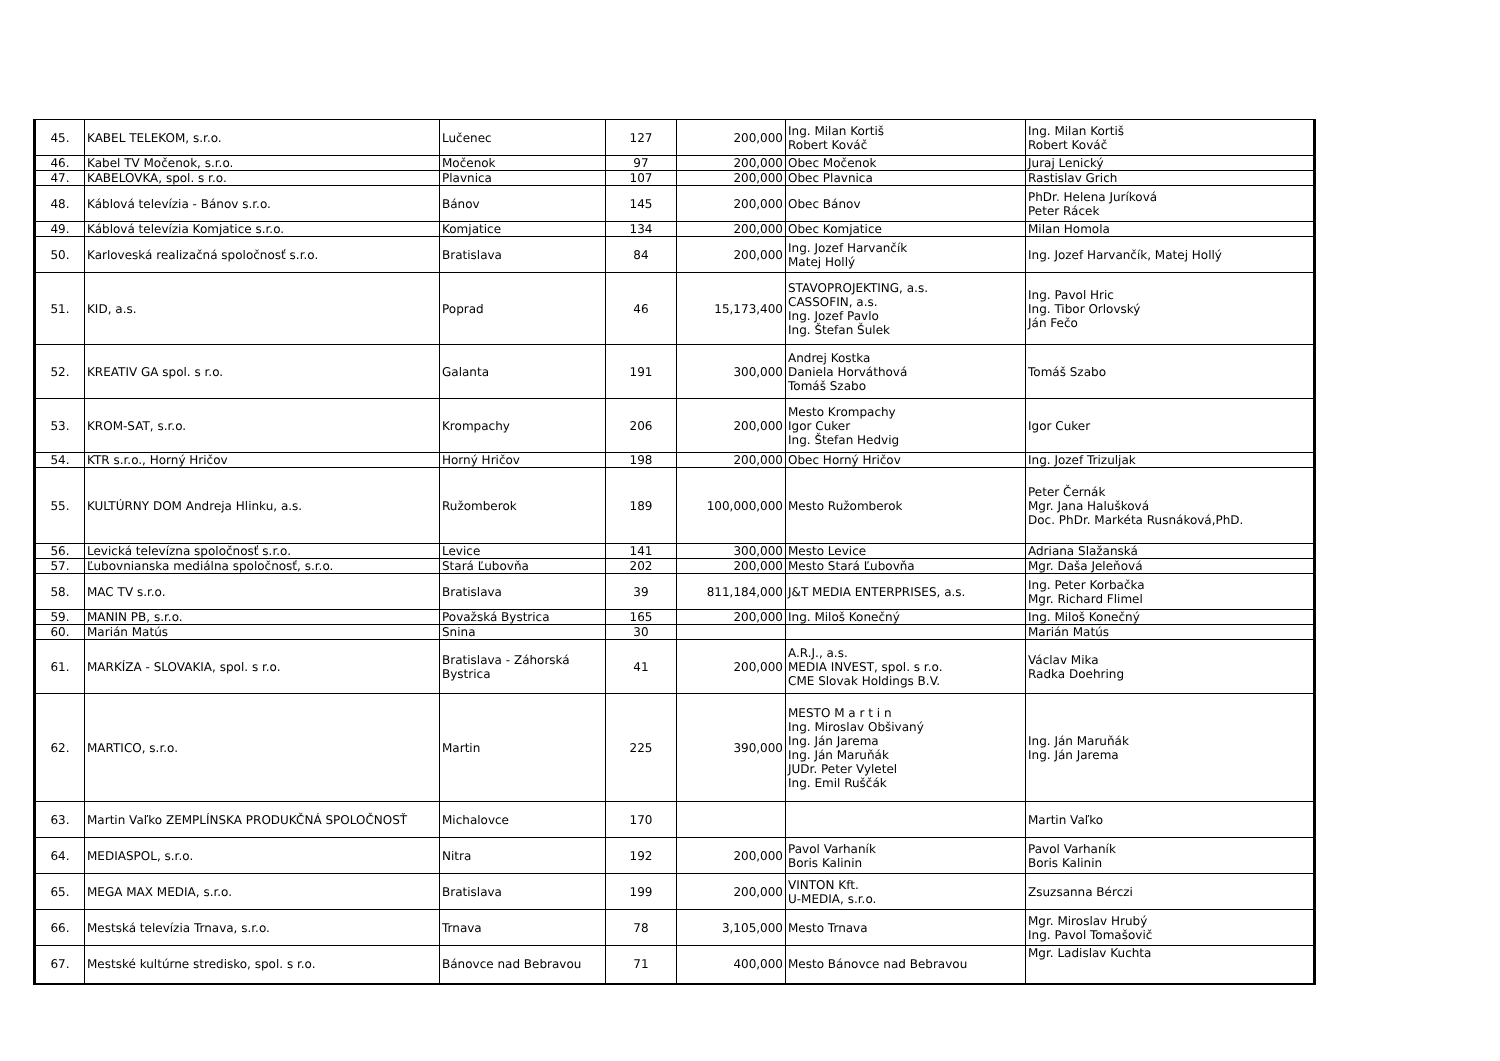| 45. | KABEL TELEKOM, s.r.o. | Lučenec | 127 | 200,000 | Ing. Milan Kortiš Robert Kováč | Ing. Milan Kortiš Robert Kováč |
| 46. | Kabel TV Močenok, s.r.o. | Močenok | 97 | 200,000 | Obec Močenok | Juraj Lenický |
| 47. | KABELOVKA, spol. s r.o. | Plavnica | 107 | 200,000 | Obec Plavnica | Rastislav Grich |
| 48. | Káblová televízia - Bánov s.r.o. | Bánov | 145 | 200,000 | Obec Bánov | PhDr. Helena Juríková Peter Rácek |
| 49. | Káblová televízia Komjatice s.r.o. | Komjatice | 134 | 200,000 | Obec Komjatice | Milan Homola |
| 50. | Karloveská realizačná spoločnosť s.r.o. | Bratislava | 84 | 200,000 | Ing. Jozef Harvančík Matej Hollý | Ing. Jozef Harvančík, Matej Hollý |
| 51. | KID, a.s. | Poprad | 46 | 15,173,400 | STAVOPROJEKTING, a.s. CASSOFIN, a.s. Ing. Jozef Pavlo Ing. Štefan Šulek | Ing. Pavol Hric Ing. Tibor Orlovský Ján Fečo |
| 52. | KREATIV GA spol. s r.o. | Galanta | 191 | 300,000 | Andrej Kostka Daniela Horváthová Tomáš Szabo | Tomáš Szabo |
| 53. | KROM-SAT, s.r.o. | Krompachy | 206 | 200,000 | Mesto Krompachy Igor Cuker Ing. Štefan Hedvig | Igor Cuker |
| 54. | KTR s.r.o., Horný Hričov | Horný Hričov | 198 | 200,000 | Obec Horný Hričov | Ing. Jozef Trizuljak |
| 55. | KULTÚRNY DOM Andreja Hlinku, a.s. | Ružomberok | 189 | 100,000,000 | Mesto Ružomberok | Peter Černák Mgr. Jana Halušková Doc. PhDr. Markéta Rusnáková,PhD. |
| 56. | Levická televízna spoločnosť s.r.o. | Levice | 141 | 300,000 | Mesto Levice | Adriana Slažanská |
| 57. | Ľubovnianska mediálna spoločnosť, s.r.o. | Stará Ľubovňa | 202 | 200,000 | Mesto Stará Ľubovňa | Mgr. Daša Jeleňová |
| 58. | MAC TV s.r.o. | Bratislava | 39 | 811,184,000 | J&T MEDIA ENTERPRISES, a.s. | Ing. Peter Korbačka Mgr. Richard Flimel |
| 59. | MANIN PB, s.r.o. | Považská Bystrica | 165 | 200,000 | Ing. Miloš Konečný | Ing. Miloš Konečný |
| 60. | Marián Matús | Snina | 30 | | | Marián Matús |
| 61. | MARKÍZA - SLOVAKIA, spol. s r.o. | Bratislava - Záhorská Bystrica | 41 | 200,000 | A.R.J., a.s. MEDIA INVEST, spol. s r.o. CME Slovak Holdings B.V. | Václav Mika Radka Doehring |
| 62. | MARTICO, s.r.o. | Martin | 225 | 390,000 | MESTO M a r t i n Ing. Miroslav Obšivaný Ing. Ján Jarema Ing. Ján Maruňák JUDr. Peter Vyletel Ing. Emil Ruščák | Ing. Ján Maruňák Ing. Ján Jarema |
| 63. | Martin Vaľko ZEMPLÍNSKA PRODUKČNÁ SPOLOČNOSŤ | Michalovce | 170 | | | Martin Vaľko |
| 64. | MEDIASPOL, s.r.o. | Nitra | 192 | 200,000 | Pavol Varhaník Boris Kalinin | Pavol Varhaník Boris Kalinin |
| 65. | MEGA MAX MEDIA, s.r.o. | Bratislava | 199 | 200,000 | VINTON Kft. U-MEDIA, s.r.o. | Zsuzsanna Bérczi |
| 66. | Mestská televízia Trnava, s.r.o. | Trnava | 78 | 3,105,000 | Mesto Trnava | Mgr. Miroslav Hrubý Ing. Pavol Tomašovič |
| 67. | Mestské kultúrne stredisko, spol. s r.o. | Bánovce nad Bebravou | 71 | 400,000 | Mesto Bánovce nad Bebravou | Mgr. Ladislav Kuchta |